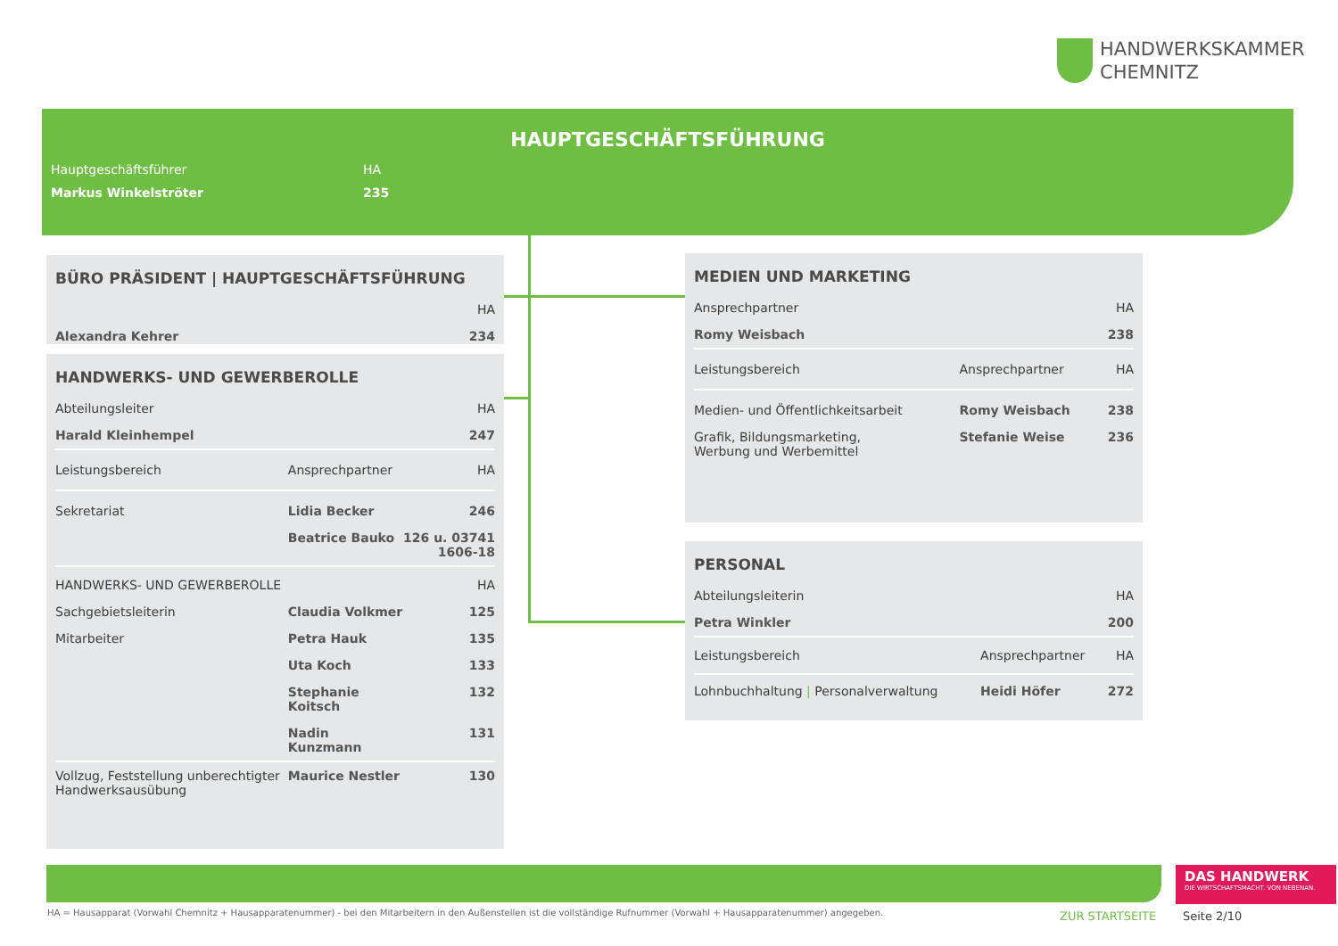HANDWERKSKAMMER
CHEMNITZ
HAUPTGESCHÄFTSFÜHRUNG
| Hauptgeschäftsführer | HA |
| Markus Winkelströter | 235 |
BÜRO PRÄSIDENT | HAUPTGESCHÄFTSFÜHRUNG
| | HA |
| Alexandra Kehrer | 234 |
HANDWERKS- UND GEWERBEROLLE
| Abteilungsleiter | | HA |
| Harald Kleinhempel | | 247 |
| Leistungsbereich | Ansprechpartner | HA |
| Sekretariat | Lidia Becker | 246 |
| | Beatrice Bauko | 126 u. 03741 1606-18 |
| HANDWERKS- UND GEWERBEROLLE | | HA |
| Sachgebietsleiterin | Claudia Volkmer | 125 |
| Mitarbeiter | Petra Hauk | 135 |
| | Uta Koch | 133 |
| | Stephanie Koitsch | 132 |
| | Nadin Kunzmann | 131 |
| Vollzug, Feststellung unberechtigter Handwerksausübung | Maurice Nestler | 130 |
MEDIEN UND MARKETING
| Ansprechpartner | | HA |
| Romy Weisbach | | 238 |
| Leistungsbereich | Ansprechpartner | HA |
| Medien- und Öffentlichkeitsarbeit | Romy Weisbach | 238 |
| Grafik, Bildungsmarketing, Werbung und Werbemittel | Stefanie Weise | 236 |
PERSONAL
| Abteilungsleiterin | | HA |
| Petra Winkler | | 200 |
| Leistungsbereich | Ansprechpartner | HA |
| Lohnbuchhaltung / Personalverwaltung | Heidi Höfer | 272 |
DAS HANDWERK
DIE WIRTSCHAFTSMACHT. VON NEBENAN.
HA = Hausapparat (Vorwahl Chemnitz + Hausapparatenummer) - bei den Mitarbeitern in den Außenstellen ist die vollständige Rufnummer (Vorwahl + Hausapparatenummer) angegeben.
ZUR STARTSEITE Seite 2/10